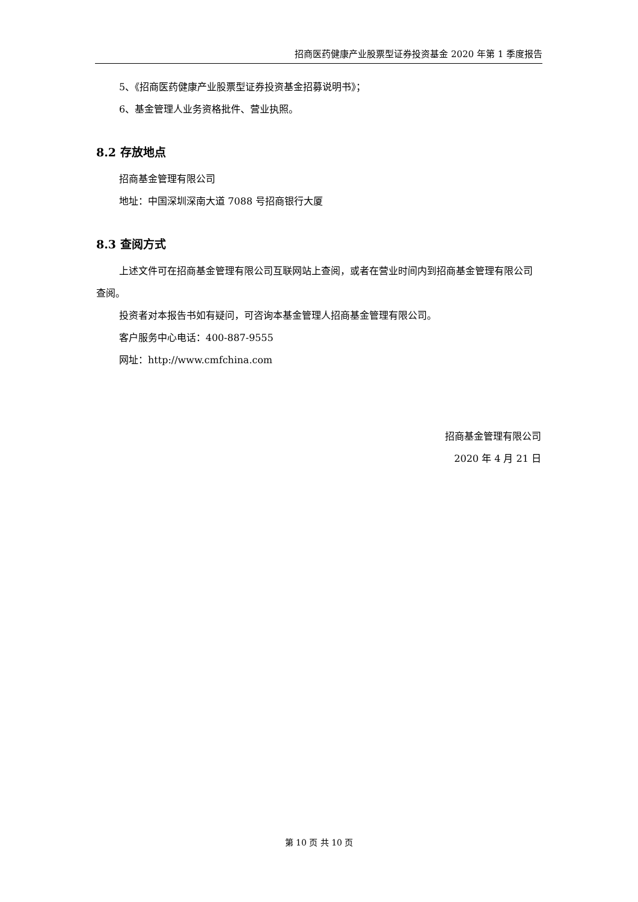招商医药健康产业股票型证券投资基金 2020 年第 1 季度报告
5、《招商医药健康产业股票型证券投资基金招募说明书》；
6、基金管理人业务资格批件、营业执照。
8.2 存放地点
招商基金管理有限公司
地址：中国深圳深南大道 7088 号招商银行大厦
8.3 查阅方式
上述文件可在招商基金管理有限公司互联网站上查阅，或者在营业时间内到招商基金管理有限公司查阅。
投资者对本报告书如有疑问，可咨询本基金管理人招商基金管理有限公司。
客户服务中心电话：400-887-9555
网址：http://www.cmfchina.com
招商基金管理有限公司
2020 年 4 月 21 日
第 10 页 共 10 页